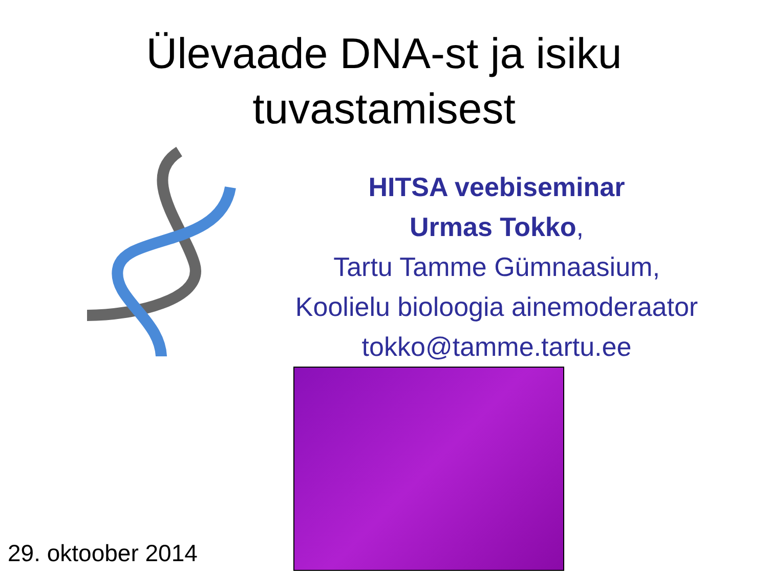Ülevaade DNA-st ja isiku
tuvastamisest
HITSA veebiseminar
Urmas Tokko,
Tartu Tamme Gümnaasium,
Koolielu bioloogia ainemoderaator
tokko@tamme.tartu.ee
29. oktoober 2014